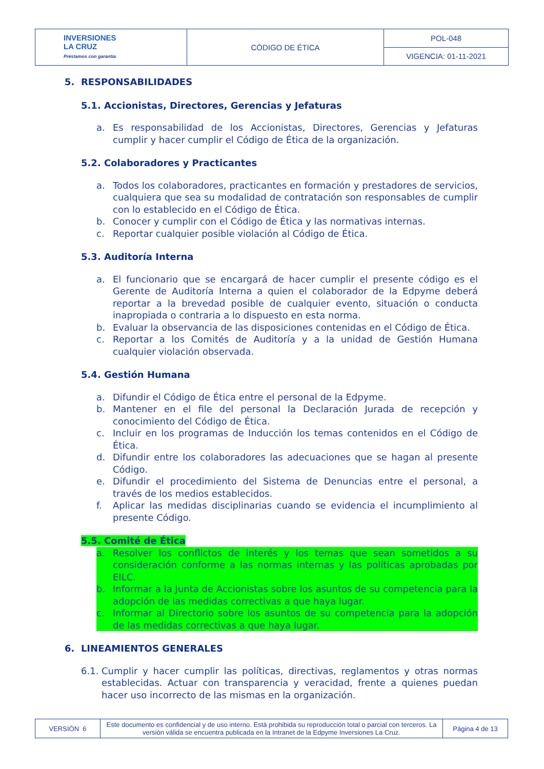| INVERSIONES LA CRUZ Préstamos con garantía | CÓDIGO DE ÉTICA | POL-048 |
| | | VIGENCIA: 01-11-2021 |
5. RESPONSABILIDADES
5.1. Accionistas, Directores, Gerencias y Jefaturas
a. Es responsabilidad de los Accionistas, Directores, Gerencias y Jefaturas cumplir y hacer cumplir el Código de Ética de la organización.
5.2. Colaboradores y Practicantes
a. Todos los colaboradores, practicantes en formación y prestadores de servicios, cualquiera que sea su modalidad de contratación son responsables de cumplir con lo establecido en el Código de Ética.
b. Conocer y cumplir con el Código de Ética y las normativas internas.
c. Reportar cualquier posible violación al Código de Ética.
5.3. Auditoría Interna
a. El funcionario que se encargará de hacer cumplir el presente código es el Gerente de Auditoría Interna a quien el colaborador de la Edpyme deberá reportar a la brevedad posible de cualquier evento, situación o conducta inapropiada o contraria a lo dispuesto en esta norma.
b. Evaluar la observancia de las disposiciones contenidas en el Código de Ética.
c. Reportar a los Comités de Auditoría y a la unidad de Gestión Humana cualquier violación observada.
5.4. Gestión Humana
a. Difundir el Código de Ética entre el personal de la Edpyme.
b. Mantener en el file del personal la Declaración Jurada de recepción y conocimiento del Código de Ética.
c. Incluir en los programas de Inducción los temas contenidos en el Código de Ética.
d. Difundir entre los colaboradores las adecuaciones que se hagan al presente Código.
e. Difundir el procedimiento del Sistema de Denuncias entre el personal, a través de los medios establecidos.
f. Aplicar las medidas disciplinarias cuando se evidencia el incumplimiento al presente Código.
5.5. Comité de Ética
a. Resolver los conflictos de interés y los temas que sean sometidos a su consideración conforme a las normas internas y las políticas aprobadas por EILC.
b. Informar a la Junta de Accionistas sobre los asuntos de su competencia para la adopción de las medidas correctivas a que haya lugar.
c. Informar al Directorio sobre los asuntos de su competencia para la adopción de las medidas correctivas a que haya lugar.
6. LINEAMIENTOS GENERALES
6.1. Cumplir y hacer cumplir las políticas, directivas, reglamentos y otras normas establecidas. Actuar con transparencia y veracidad, frente a quienes puedan hacer uso incorrecto de las mismas en la organización.
| VERSIÓN 6 | Este documento es confidencial y de uso interno. Está prohibida su reproducción total o parcial con terceros. La versión válida se encuentra publicada en la Intranet de la Edpyme Inversiones La Cruz. | Página 4 de 13 |